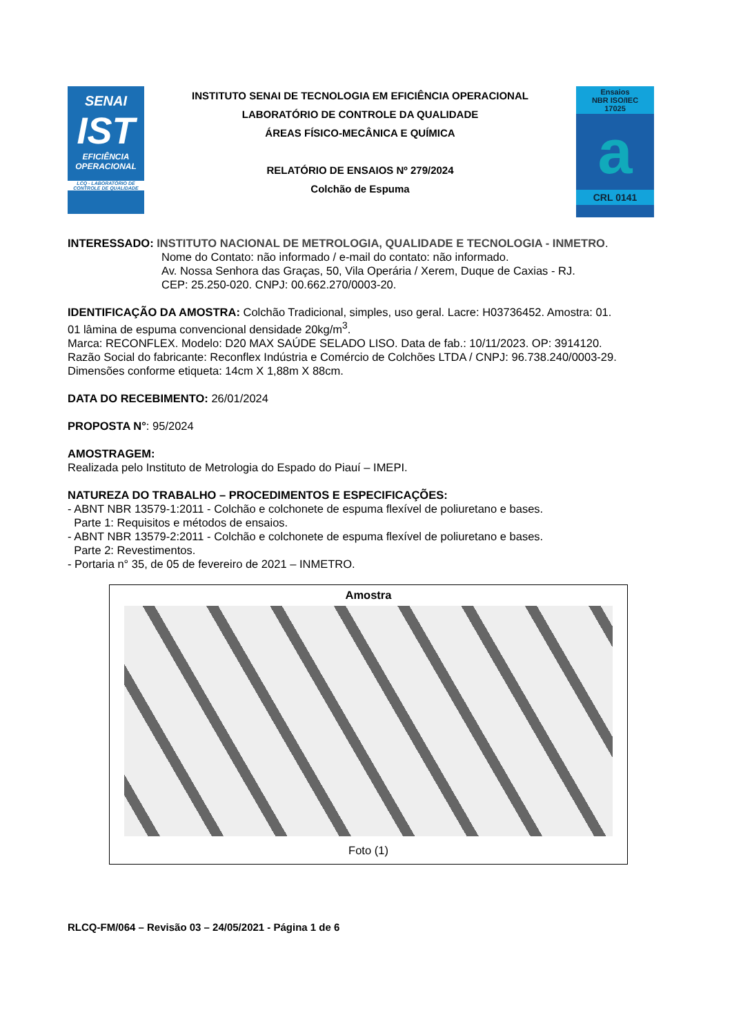SENAI
IST
EFICIÊNCIA OPERACIONAL
LCQ - LABORATÓRIO DE CONTROLE DE QUALIDADE
INSTITUTO SENAI DE TECNOLOGIA EM EFICIÊNCIA OPERACIONAL
LABORATÓRIO DE CONTROLE DA QUALIDADE
ÁREAS FÍSICO-MECÂNICA E QUÍMICA
RELATÓRIO DE ENSAIOS Nº 279/2024
Colchão de Espuma
Ensaios
NBR ISO/IEC
17025
a
CRL 0141
INTERESSADO: INSTITUTO NACIONAL DE METROLOGIA, QUALIDADE E TECNOLOGIA - INMETRO.
Nome do Contato: não informado / e-mail do contato: não informado.
Av. Nossa Senhora das Graças, 50, Vila Operária / Xerem, Duque de Caxias - RJ.
CEP: 25.250-020. CNPJ: 00.662.270/0003-20.
IDENTIFICAÇÃO DA AMOSTRA: Colchão Tradicional, simples, uso geral. Lacre: H03736452. Amostra: 01.
01 lâmina de espuma convencional densidade 20kg/m<sup>3</sup>.
Marca: RECONFLEX. Modelo: D20 MAX SAÚDE SELADO LISO. Data de fab.: 10/11/2023. OP: 3914120.
Razão Social do fabricante: Reconflex Indústria e Comércio de Colchões LTDA / CNPJ: 96.738.240/0003-29.
Dimensões conforme etiqueta: 14cm X 1,88m X 88cm.
DATA DO RECEBIMENTO: 26/01/2024
PROPOSTA N°: 95/2024
AMOSTRAGEM:
Realizada pelo Instituto de Metrologia do Espado do Piauí – IMEPI.
NATUREZA DO TRABALHO – PROCEDIMENTOS E ESPECIFICAÇÕES:
- ABNT NBR 13579-1:2011 - Colchão e colchonete de espuma flexível de poliuretano e bases.
Parte 1: Requisitos e métodos de ensaios.
- ABNT NBR 13579-2:2011 - Colchão e colchonete de espuma flexível de poliuretano e bases.
Parte 2: Revestimentos.
- Portaria n° 35, de 05 de fevereiro de 2021 – INMETRO.
Amostra
Foto (1)
RLCQ-FM/064 – Revisão 03 – 24/05/2021 - Página 1 de 6